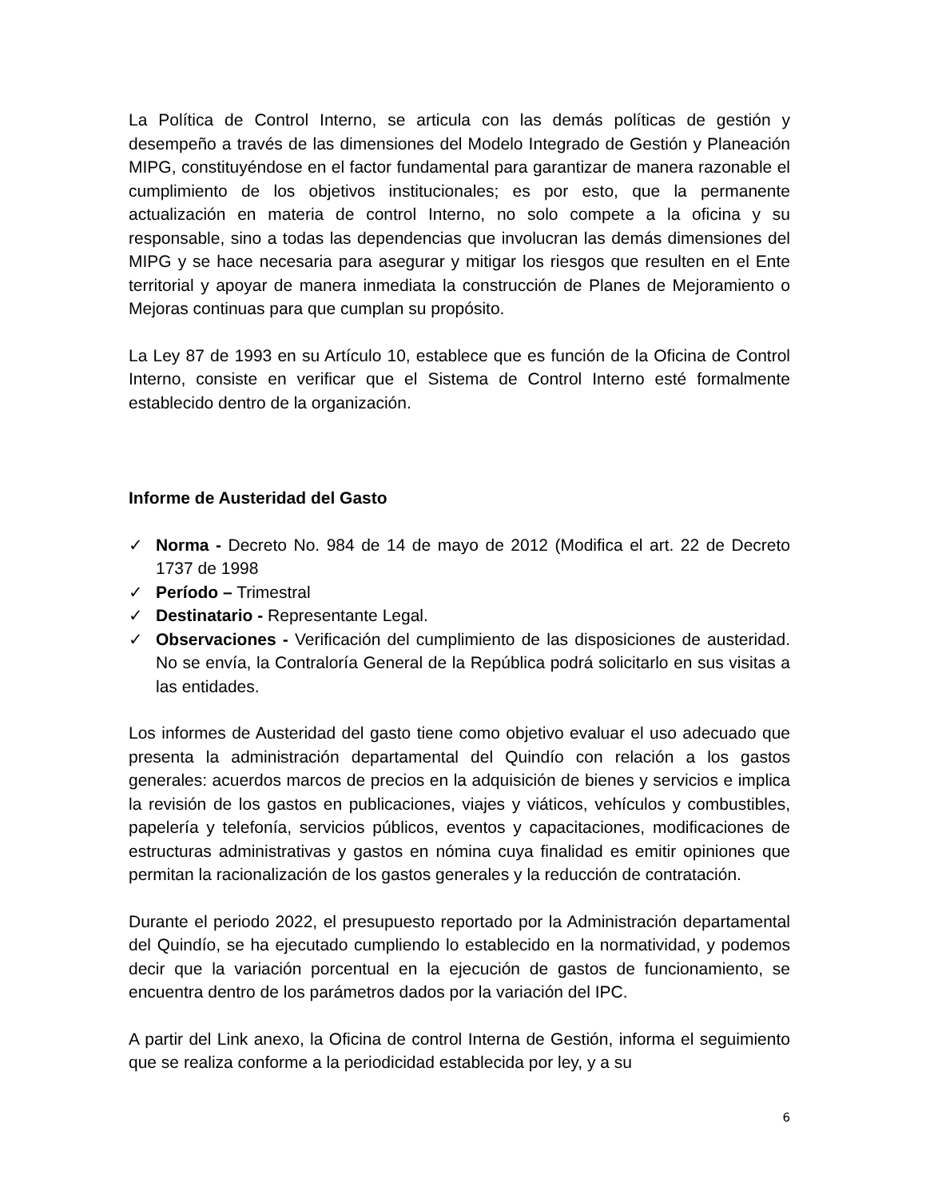La Política de Control Interno, se articula con las demás políticas de gestión y desempeño a través de las dimensiones del Modelo Integrado de Gestión y Planeación MIPG, constituyéndose en el factor fundamental para garantizar de manera razonable el cumplimiento de los objetivos institucionales; es por esto, que la permanente actualización en materia de control Interno, no solo compete a la oficina y su responsable, sino a todas las dependencias que involucran las demás dimensiones del MIPG y se hace necesaria para asegurar y mitigar los riesgos que resulten en el Ente territorial y apoyar de manera inmediata la construcción de Planes de Mejoramiento o Mejoras continuas para que cumplan su propósito.
La Ley 87 de 1993 en su Artículo 10, establece que es función de la Oficina de Control Interno, consiste en verificar que el Sistema de Control Interno esté formalmente establecido dentro de la organización.
Informe de Austeridad del Gasto
✓ Norma - Decreto No. 984 de 14 de mayo de 2012 (Modifica el art. 22 de Decreto 1737 de 1998
✓ Período – Trimestral
✓ Destinatario - Representante Legal.
✓ Observaciones - Verificación del cumplimiento de las disposiciones de austeridad. No se envía, la Contraloría General de la República podrá solicitarlo en sus visitas a las entidades.
Los informes de Austeridad del gasto tiene como objetivo evaluar el uso adecuado que presenta la administración departamental del Quindío con relación a los gastos generales: acuerdos marcos de precios en la adquisición de bienes y servicios e implica la revisión de los gastos en publicaciones, viajes y viáticos, vehículos y combustibles, papelería y telefonía, servicios públicos, eventos y capacitaciones, modificaciones de estructuras administrativas y gastos en nómina cuya finalidad es emitir opiniones que permitan la racionalización de los gastos generales y la reducción de contratación.
Durante el periodo 2022, el presupuesto reportado por la Administración departamental del Quindío, se ha ejecutado cumpliendo lo establecido en la normatividad, y podemos decir que la variación porcentual en la ejecución de gastos de funcionamiento, se encuentra dentro de los parámetros dados por la variación del IPC.
A partir del Link anexo, la Oficina de control Interna de Gestión, informa el seguimiento que se realiza conforme a la periodicidad establecida por ley, y a su
6